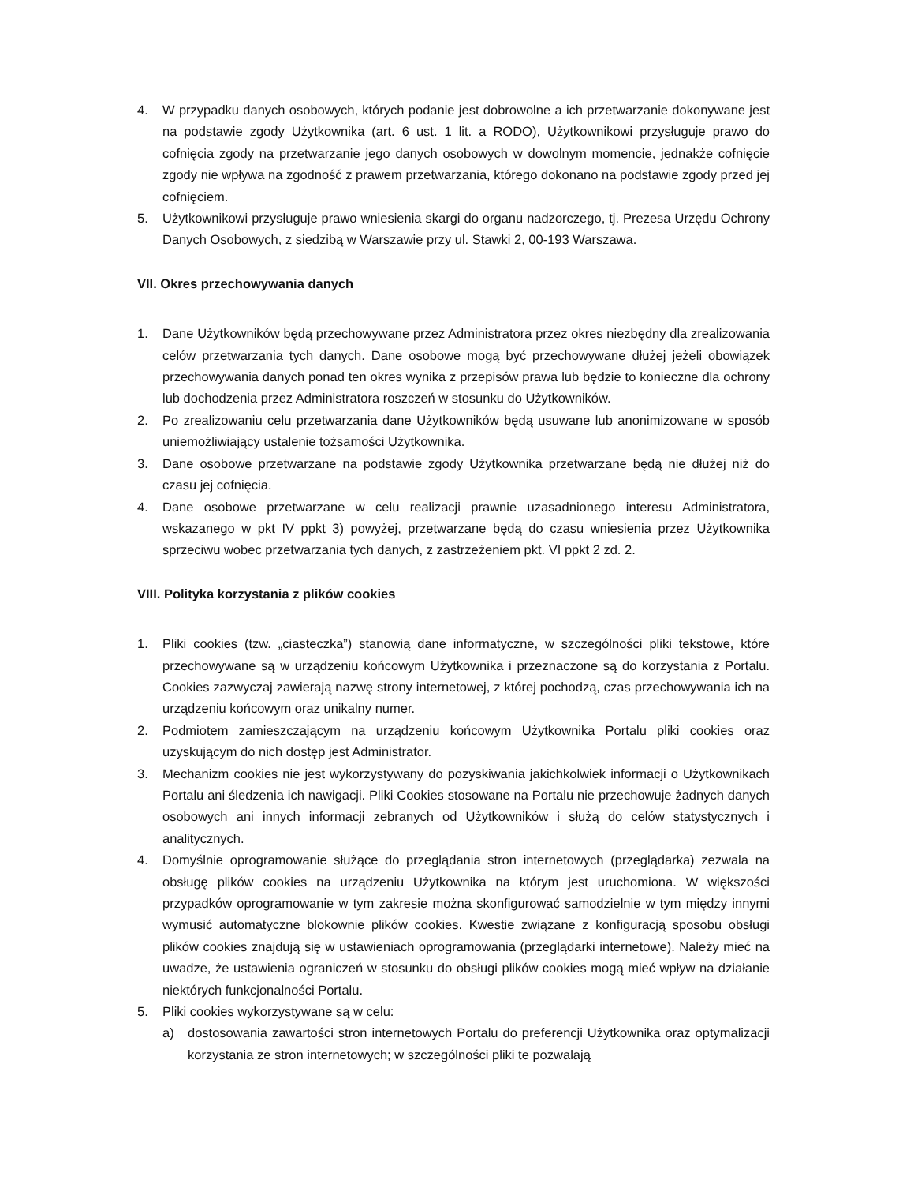4. W przypadku danych osobowych, których podanie jest dobrowolne a ich przetwarzanie dokonywane jest na podstawie zgody Użytkownika (art. 6 ust. 1 lit. a RODO), Użytkownikowi przysługuje prawo do cofnięcia zgody na przetwarzanie jego danych osobowych w dowolnym momencie, jednakże cofnięcie zgody nie wpływa na zgodność z prawem przetwarzania, którego dokonano na podstawie zgody przed jej cofnięciem.
5. Użytkownikowi przysługuje prawo wniesienia skargi do organu nadzorczego, tj. Prezesa Urzędu Ochrony Danych Osobowych, z siedzibą w Warszawie przy ul. Stawki 2, 00-193 Warszawa.
VII. Okres przechowywania danych
1. Dane Użytkowników będą przechowywane przez Administratora przez okres niezbędny dla zrealizowania celów przetwarzania tych danych. Dane osobowe mogą być przechowywane dłużej jeżeli obowiązek przechowywania danych ponad ten okres wynika z przepisów prawa lub będzie to konieczne dla ochrony lub dochodzenia przez Administratora roszczeń w stosunku do Użytkowników.
2. Po zrealizowaniu celu przetwarzania dane Użytkowników będą usuwane lub anonimizowane w sposób uniemożliwiający ustalenie tożsamości Użytkownika.
3. Dane osobowe przetwarzane na podstawie zgody Użytkownika przetwarzane będą nie dłużej niż do czasu jej cofnięcia.
4. Dane osobowe przetwarzane w celu realizacji prawnie uzasadnionego interesu Administratora, wskazanego w pkt IV ppkt 3) powyżej, przetwarzane będą do czasu wniesienia przez Użytkownika sprzeciwu wobec przetwarzania tych danych, z zastrzeżeniem pkt. VI ppkt 2 zd. 2.
VIII. Polityka korzystania z plików cookies
1. Pliki cookies (tzw. „ciasteczka”) stanowią dane informatyczne, w szczególności pliki tekstowe, które przechowywane są w urządzeniu końcowym Użytkownika i przeznaczone są do korzystania z Portalu. Cookies zazwyczaj zawierają nazwę strony internetowej, z której pochodzą, czas przechowywania ich na urządzeniu końcowym oraz unikalny numer.
2. Podmiotem zamieszczającym na urządzeniu końcowym Użytkownika Portalu pliki cookies oraz uzyskującym do nich dostęp jest Administrator.
3. Mechanizm cookies nie jest wykorzystywany do pozyskiwania jakichkolwiek informacji o Użytkownikach Portalu ani śledzenia ich nawigacji. Pliki Cookies stosowane na Portalu nie przechowuje żadnych danych osobowych ani innych informacji zebranych od Użytkowników i służą do celów statystycznych i analitycznych.
4. Domyślnie oprogramowanie służące do przeglądania stron internetowych (przeglądarka) zezwala na obsługę plików cookies na urządzeniu Użytkownika na którym jest uruchomiona. W większości przypadków oprogramowanie w tym zakresie można skonfigurować samodzielnie w tym między innymi wymusić automatyczne blokownie plików cookies. Kwestie związane z konfiguracją sposobu obsługi plików cookies znajdują się w ustawieniach oprogramowania (przeglądarki internetowe). Należy mieć na uwadze, że ustawienia ograniczeń w stosunku do obsługi plików cookies mogą mieć wpływ na działanie niektórych funkcjonalności Portalu.
5. Pliki cookies wykorzystywane są w celu:
a) dostosowania zawartości stron internetowych Portalu do preferencji Użytkownika oraz optymalizacji korzystania ze stron internetowych; w szczególności pliki te pozwalają